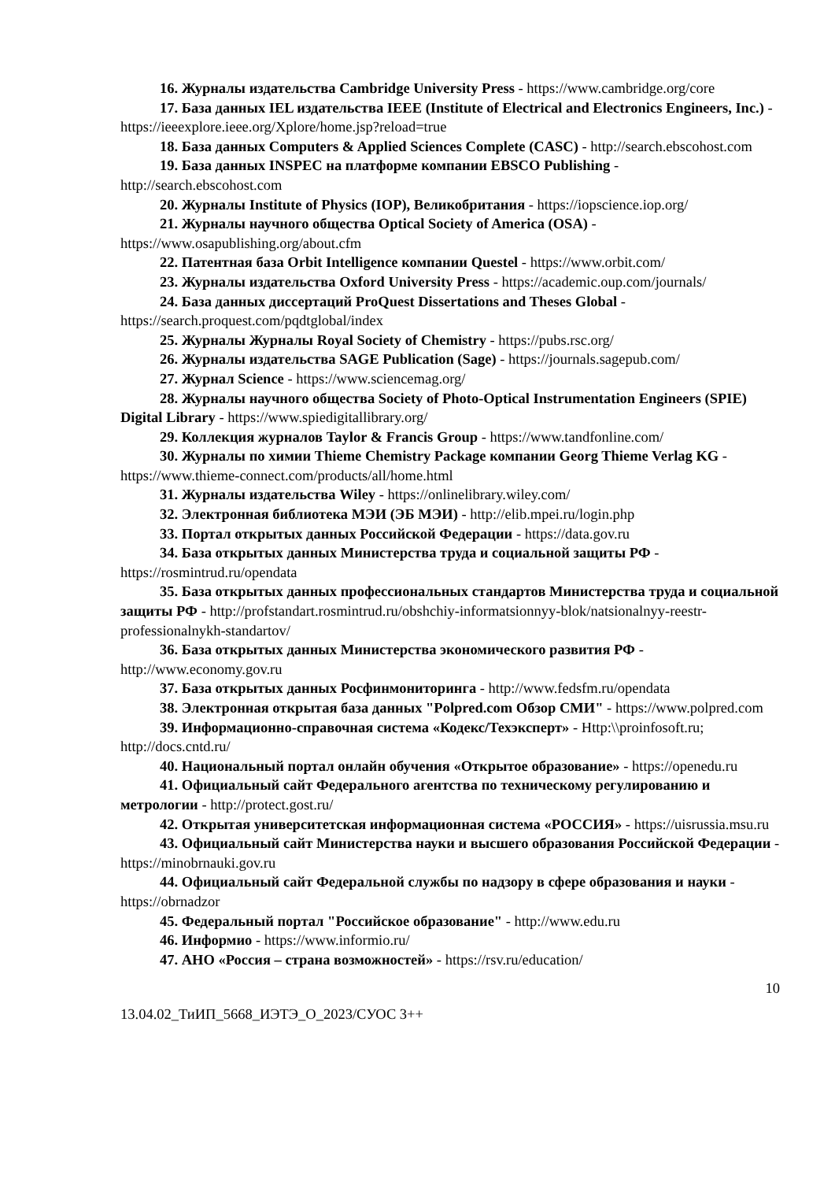16. Журналы издательства Cambridge University Press - https://www.cambridge.org/core
17. База данных IEL издательства IEEE (Institute of Electrical and Electronics Engineers, Inc.) - https://ieeexplore.ieee.org/Xplore/home.jsp?reload=true
18. База данных Computers & Applied Sciences Complete (CASC) - http://search.ebscohost.com
19. База данных INSPEC на платформе компании EBSCO Publishing - http://search.ebscohost.com
20. Журналы Institute of Physics (IOP), Великобритания - https://iopscience.iop.org/
21. Журналы научного общества Optical Society of America (OSA) - https://www.osapublishing.org/about.cfm
22. Патентная база Orbit Intelligence компании Questel - https://www.orbit.com/
23. Журналы издательства Oxford University Press - https://academic.oup.com/journals/
24. База данных диссертаций ProQuest Dissertations and Theses Global - https://search.proquest.com/pqdtglobal/index
25. Журналы Журналы Royal Society of Chemistry - https://pubs.rsc.org/
26. Журналы издательства SAGE Publication (Sage) - https://journals.sagepub.com/
27. Журнал Science - https://www.sciencemag.org/
28. Журналы научного общества Society of Photo-Optical Instrumentation Engineers (SPIE) Digital Library - https://www.spiedigitallibrary.org/
29. Коллекция журналов Taylor & Francis Group - https://www.tandfonline.com/
30. Журналы по химии Thieme Chemistry Package компании Georg Thieme Verlag KG - https://www.thieme-connect.com/products/all/home.html
31. Журналы издательства Wiley - https://onlinelibrary.wiley.com/
32. Электронная библиотека МЭИ (ЭБ МЭИ) - http://elib.mpei.ru/login.php
33. Портал открытых данных Российской Федерации - https://data.gov.ru
34. База открытых данных Министерства труда и социальной защиты РФ - https://rosmintrud.ru/opendata
35. База открытых данных профессиональных стандартов Министерства труда и социальной защиты РФ - http://profstandart.rosmintrud.ru/obshchiy-informatsionnyy-blok/natsionalnyy-reestr-professionalnykh-standartov/
36. База открытых данных Министерства экономического развития РФ - http://www.economy.gov.ru
37. База открытых данных Росфинмониторинга - http://www.fedsfm.ru/opendata
38. Электронная открытая база данных "Polpred.com Обзор СМИ" - https://www.polpred.com
39. Информационно-справочная система «Кодекс/Техэксперт» - Http:\\proinfosoft.ru; http://docs.cntd.ru/
40. Национальный портал онлайн обучения «Открытое образование» - https://openedu.ru
41. Официальный сайт Федерального агентства по техническому регулированию и метрологии - http://protect.gost.ru/
42. Открытая университетская информационная система «РОССИЯ» - https://uisrussia.msu.ru
43. Официальный сайт Министерства науки и высшего образования Российской Федерации - https://minobrnauki.gov.ru
44. Официальный сайт Федеральной службы по надзору в сфере образования и науки - https://obrnadzor
45. Федеральный портал "Российское образование" - http://www.edu.ru
46. Информио - https://www.informio.ru/
47. АНО «Россия – страна возможностей» - https://rsv.ru/education/
10
13.04.02_ТиИП_5668_ИЭТЭ_О_2023/СУОС 3++